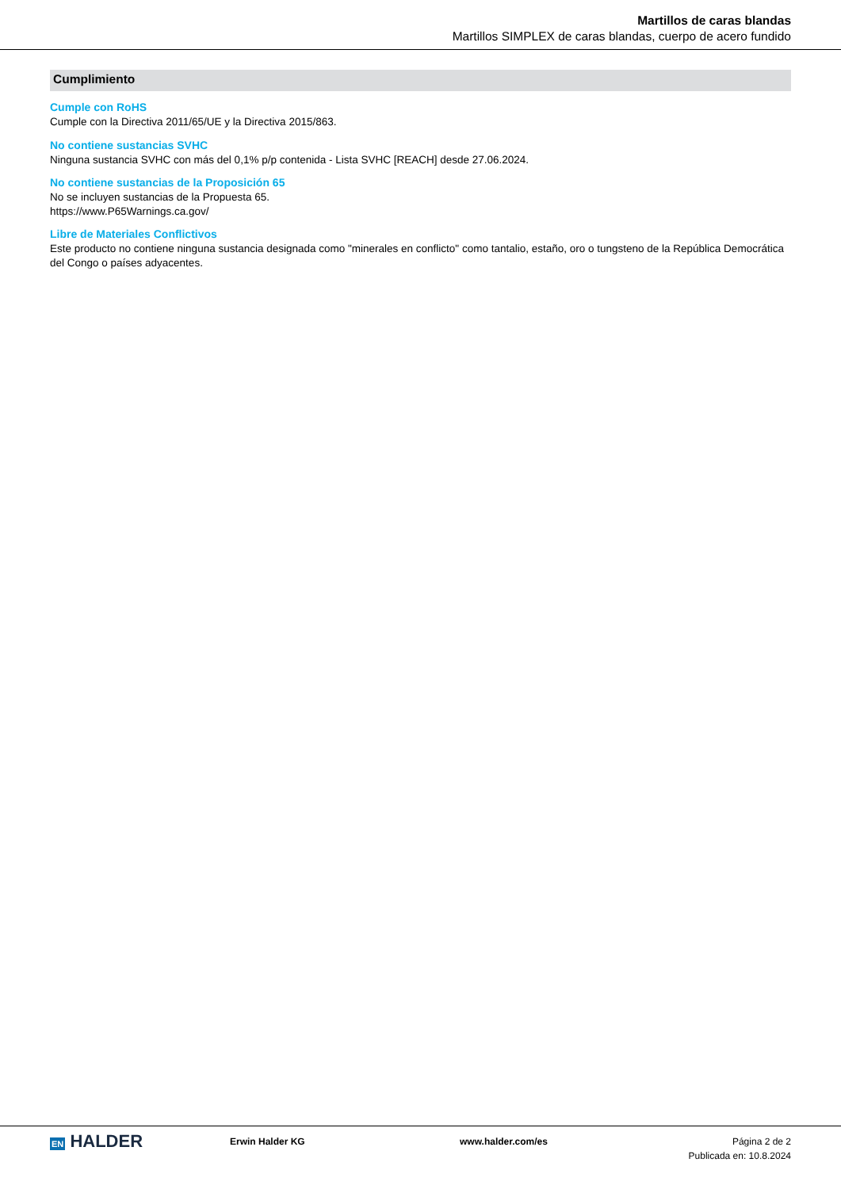Martillos de caras blandas
Martillos SIMPLEX de caras blandas, cuerpo de acero fundido
Cumplimiento
Cumple con RoHS
Cumple con la Directiva 2011/65/UE y la Directiva 2015/863.
No contiene sustancias SVHC
Ninguna sustancia SVHC con más del 0,1% p/p contenida - Lista SVHC [REACH] desde 27.06.2024.
No contiene sustancias de la Proposición 65
No se incluyen sustancias de la Propuesta 65.
https://www.P65Warnings.ca.gov/
Libre de Materiales Conflictivos
Este producto no contiene ninguna sustancia designada como "minerales en conflicto" como tantalio, estaño, oro o tungsteno de la República Democrática del Congo o países adyacentes.
EN HALDER
Erwin Halder KG www.halder.com/es Página 2 de 2
Publicada en: 10.8.2024